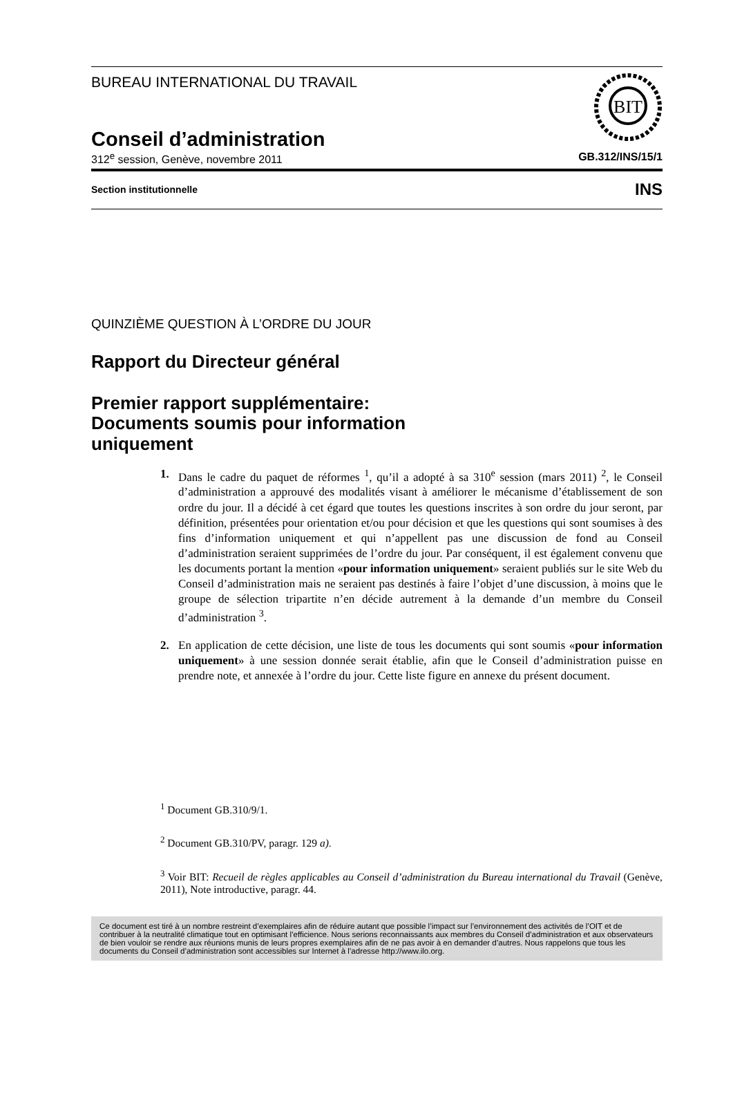BUREAU INTERNATIONAL DU TRAVAIL
BIT
Conseil d’administration
312<sup>e</sup> session, Genève, novembre 2011 GB.312/INS/15/1
Section institutionnelle INS
QUINZIÈME QUESTION À L’ORDRE DU JOUR
Rapport du Directeur général
Premier rapport supplémentaire:
Documents soumis pour information
uniquement
1. Dans le cadre du paquet de réformes <sup>1</sup>, qu’il a adopté à sa 310<sup>e</sup> session (mars 2011) <sup>2</sup>, le Conseil d’administration a approuvé des modalités visant à améliorer le mécanisme d’établissement de son ordre du jour. Il a décidé à cet égard que toutes les questions inscrites à son ordre du jour seront, par définition, présentées pour orientation et/ou pour décision et que les questions qui sont soumises à des fins d’information uniquement et qui n’appellent pas une discussion de fond au Conseil d’administration seraient supprimées de l’ordre du jour. Par conséquent, il est également convenu que les documents portant la mention «pour information uniquement» seraient publiés sur le site Web du Conseil d’administration mais ne seraient pas destinés à faire l’objet d’une discussion, à moins que le groupe de sélection tripartite n’en décide autrement à la demande d’un membre du Conseil d’administration <sup>3</sup>.
2. En application de cette décision, une liste de tous les documents qui sont soumis «pour information uniquement» à une session donnée serait établie, afin que le Conseil d’administration puisse en prendre note, et annexée à l’ordre du jour. Cette liste figure en annexe du présent document.
<sup>1</sup> Document GB.310/9/1.
<sup>2</sup> Document GB.310/PV, paragr. 129 a).
<sup>3</sup> Voir BIT: Recueil de règles applicables au Conseil d’administration du Bureau international du Travail (Genève, 2011), Note introductive, paragr. 44.
Ce document est tiré à un nombre restreint d’exemplaires afin de réduire autant que possible l’impact sur l’environnement des activités de l’OIT et de contribuer à la neutralité climatique tout en optimisant l’efficience. Nous serions reconnaissants aux membres du Conseil d’administration et aux observateurs de bien vouloir se rendre aux réunions munis de leurs propres exemplaires afin de ne pas avoir à en demander d’autres. Nous rappelons que tous les documents du Conseil d’administration sont accessibles sur Internet à l’adresse http://www.ilo.org.